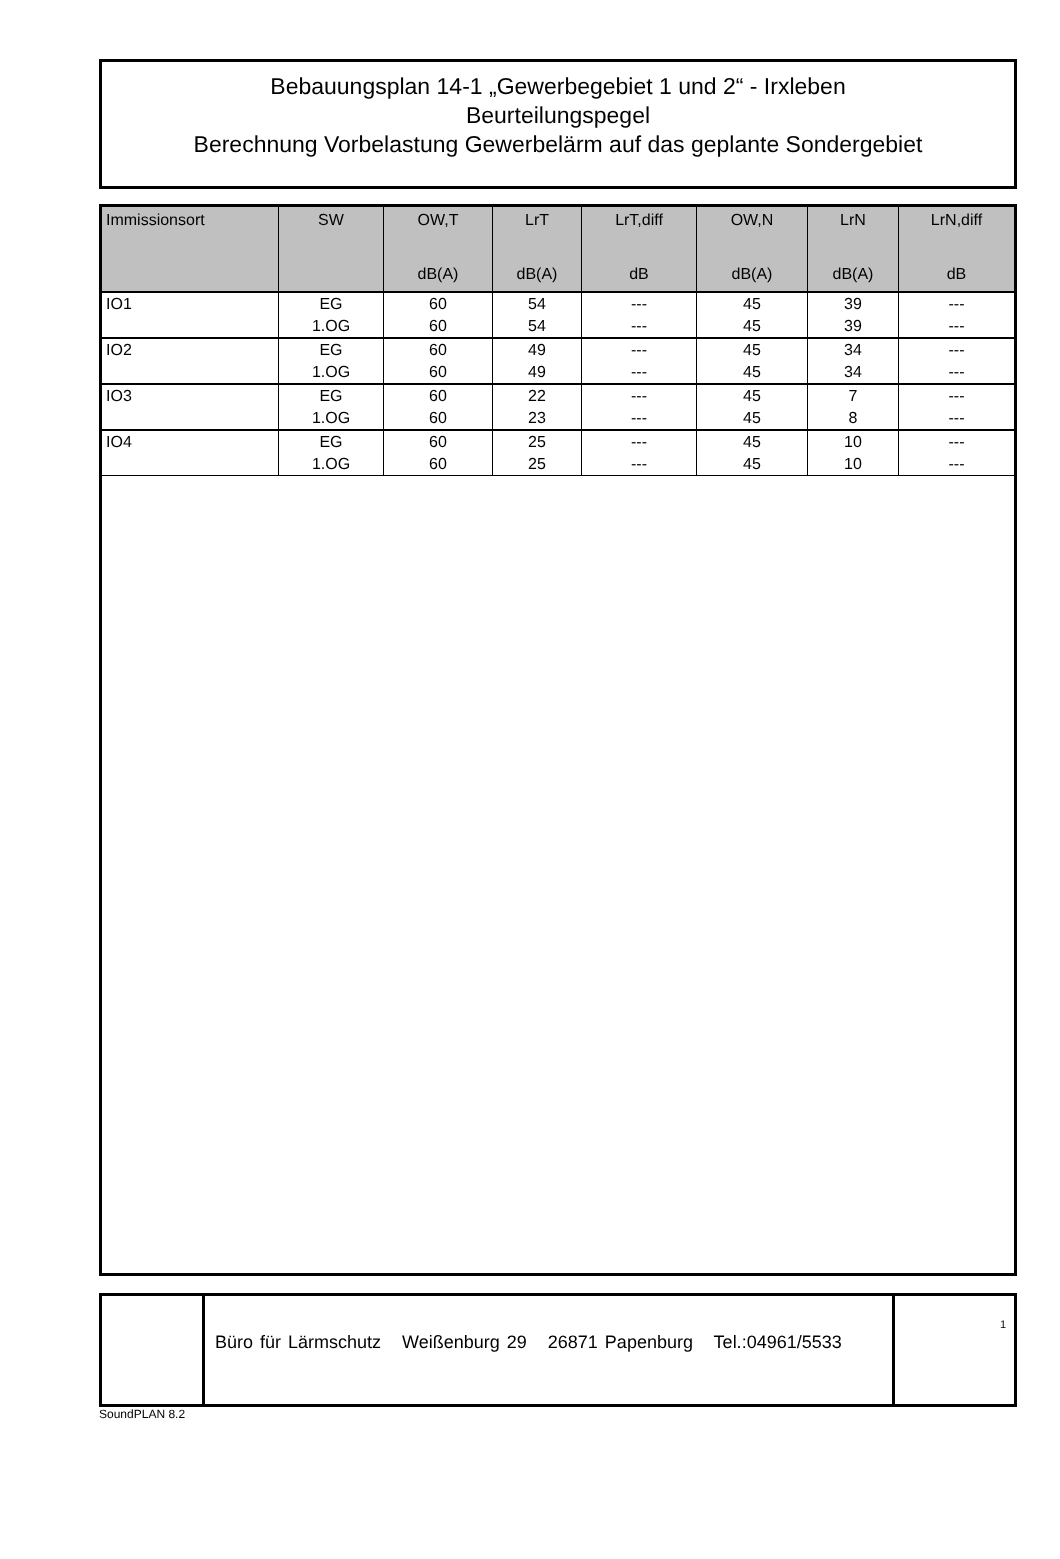Bebauungsplan 14-1 „Gewerbegebiet 1 und 2“ - Irxleben
Beurteilungspegel
Berechnung Vorbelastung Gewerbelärm auf das geplante Sondergebiet
| Immissionsort | SW | OW,T dB(A) | LrT dB(A) | LrT,diff dB | OW,N dB(A) | LrN dB(A) | LrN,diff dB |
| --- | --- | --- | --- | --- | --- | --- | --- |
| IO1 | EG | 60 | 54 | --- | 45 | 39 | --- |
| | 1.OG | 60 | 54 | --- | 45 | 39 | --- |
| IO2 | EG | 60 | 49 | --- | 45 | 34 | --- |
| | 1.OG | 60 | 49 | --- | 45 | 34 | --- |
| IO3 | EG | 60 | 22 | --- | 45 | 7 | --- |
| | 1.OG | 60 | 23 | --- | 45 | 8 | --- |
| IO4 | EG | 60 | 25 | --- | 45 | 10 | --- |
| | 1.OG | 60 | 25 | --- | 45 | 10 | --- |
Büro für Lärmschutz Weißenburg 29 26871 Papenburg Tel.:04961/5533
1
SoundPLAN 8.2